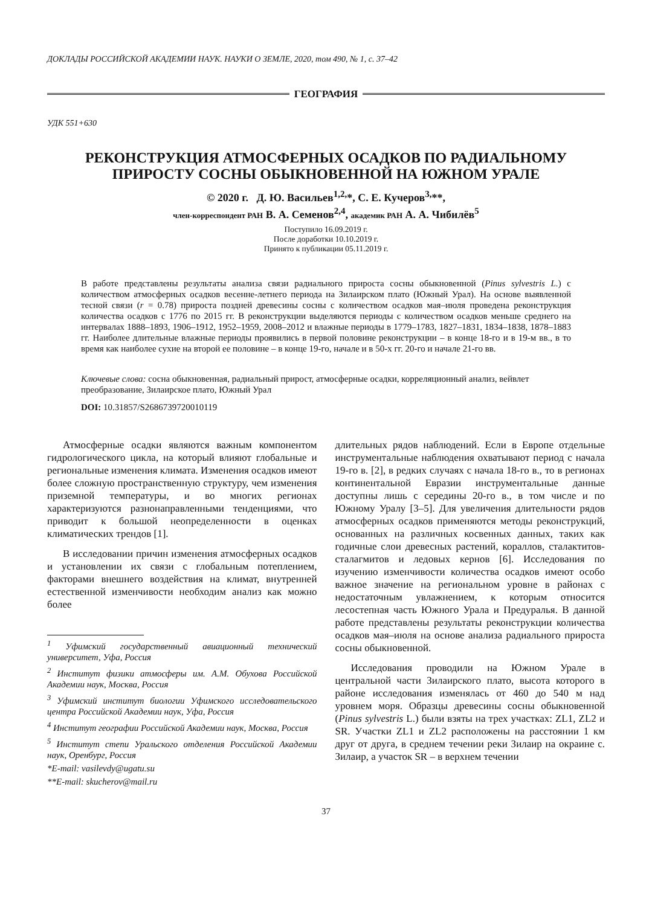ДОКЛАДЫ РОССИЙСКОЙ АКАДЕМИИ НАУК. НАУКИ О ЗЕМЛЕ, 2020, том 490, № 1, с. 37–42
ГЕОГРАФИЯ
УДК 551+630
РЕКОНСТРУКЦИЯ АТМОСФЕРНЫХ ОСАДКОВ ПО РАДИАЛЬНОМУ
ПРИРОСТУ СОСНЫ ОБЫКНОВЕННОЙ НА ЮЖНОМ УРАЛЕ
© 2020 г. Д. Ю. Васильев<sup>1,2,</sup>*, С. Е. Кучеров<sup>3,</sup>**,
член-корреспондент РАН В. А. Семенов<sup>2,4</sup>, академик РАН А. А. Чибилёв<sup>5</sup>
Поступило 16.09.2019 г.
После доработки 10.10.2019 г.
Принято к публикации 05.11.2019 г.
В работе представлены результаты анализа связи радиального прироста сосны обыкновенной (Pinus sylvestris L.) с количеством атмосферных осадков весенне-летнего периода на Зилаирском плато (Южный Урал). На основе выявленной тесной связи (r = 0.78) прироста поздней древесины сосны с количеством осадков мая–июля проведена реконструкция количества осадков с 1776 по 2015 гг. В реконструкции выделяются периоды с количеством осадков меньше среднего на интервалах 1888–1893, 1906–1912, 1952–1959, 2008–2012 и влажные периоды в 1779–1783, 1827–1831, 1834–1838, 1878–1883 гг. Наиболее длительные влажные периоды проявились в первой половине реконструкции – в конце 18-го и в 19-м вв., в то время как наиболее сухие на второй ее половине – в конце 19-го, начале и в 50-х гг. 20-го и начале 21-го вв.
Ключевые слова: сосна обыкновенная, радиальный прирост, атмосферные осадки, корреляционный анализ, вейвлет преобразование, Зилаирское плато, Южный Урал
DOI: 10.31857/S2686739720010119
Атмосферные осадки являются важным компонентом гидрологического цикла, на который влияют глобальные и региональные изменения климата. Изменения осадков имеют более сложную пространственную структуру, чем изменения приземной температуры, и во многих регионах характеризуются разнонаправленными тенденциями, что приводит к большой неопределенности в оценках климатических трендов [1].
В исследовании причин изменения атмосферных осадков и установлении их связи с глобальным потеплением, факторами внешнего воздействия на климат, внутренней естественной изменчивости необходим анализ как можно более
<sup>1</sup> Уфимский государственный авиационный технический университет, Уфа, Россия
<sup>2</sup> Институт физики атмосферы им. А.М. Обухова Российской Академии наук, Москва, Россия
<sup>3</sup> Уфимский институт биологии Уфимского исследовательского центра Российской Академии наук, Уфа, Россия
<sup>4</sup> Институт географии Российской Академии наук, Москва, Россия
<sup>5</sup> Институт степи Уральского отделения Российской Академии наук, Оренбург, Россия
*E-mail: vasilevdy@ugatu.su
**E-mail: skucherov@mail.ru
длительных рядов наблюдений. Если в Европе отдельные инструментальные наблюдения охватывают период с начала 19-го в. [2], в редких случаях с начала 18-го в., то в регионах континентальной Евразии инструментальные данные доступны лишь с середины 20-го в., в том числе и по Южному Уралу [3–5]. Для увеличения длительности рядов атмосферных осадков применяются методы реконструкций, основанных на различных косвенных данных, таких как годичные слои древесных растений, кораллов, сталактитов-сталагмитов и ледовых кернов [6]. Исследования по изучению изменчивости количества осадков имеют особо важное значение на региональном уровне в районах с недостаточным увлажнением, к которым относится лесостепная часть Южного Урала и Предуралья. В данной работе представлены результаты реконструкции количества осадков мая–июля на основе анализа радиального прироста сосны обыкновенной.
Исследования проводили на Южном Урале в центральной части Зилаирского плато, высота которого в районе исследования изменялась от 460 до 540 м над уровнем моря. Образцы древесины сосны обыкновенной (Pinus sylvestris L.) были взяты на трех участках: ZL1, ZL2 и SR. Участки ZL1 и ZL2 расположены на расстоянии 1 км друг от друга, в среднем течении реки Зилаир на окраине с. Зилаир, а участок SR – в верхнем течении
37